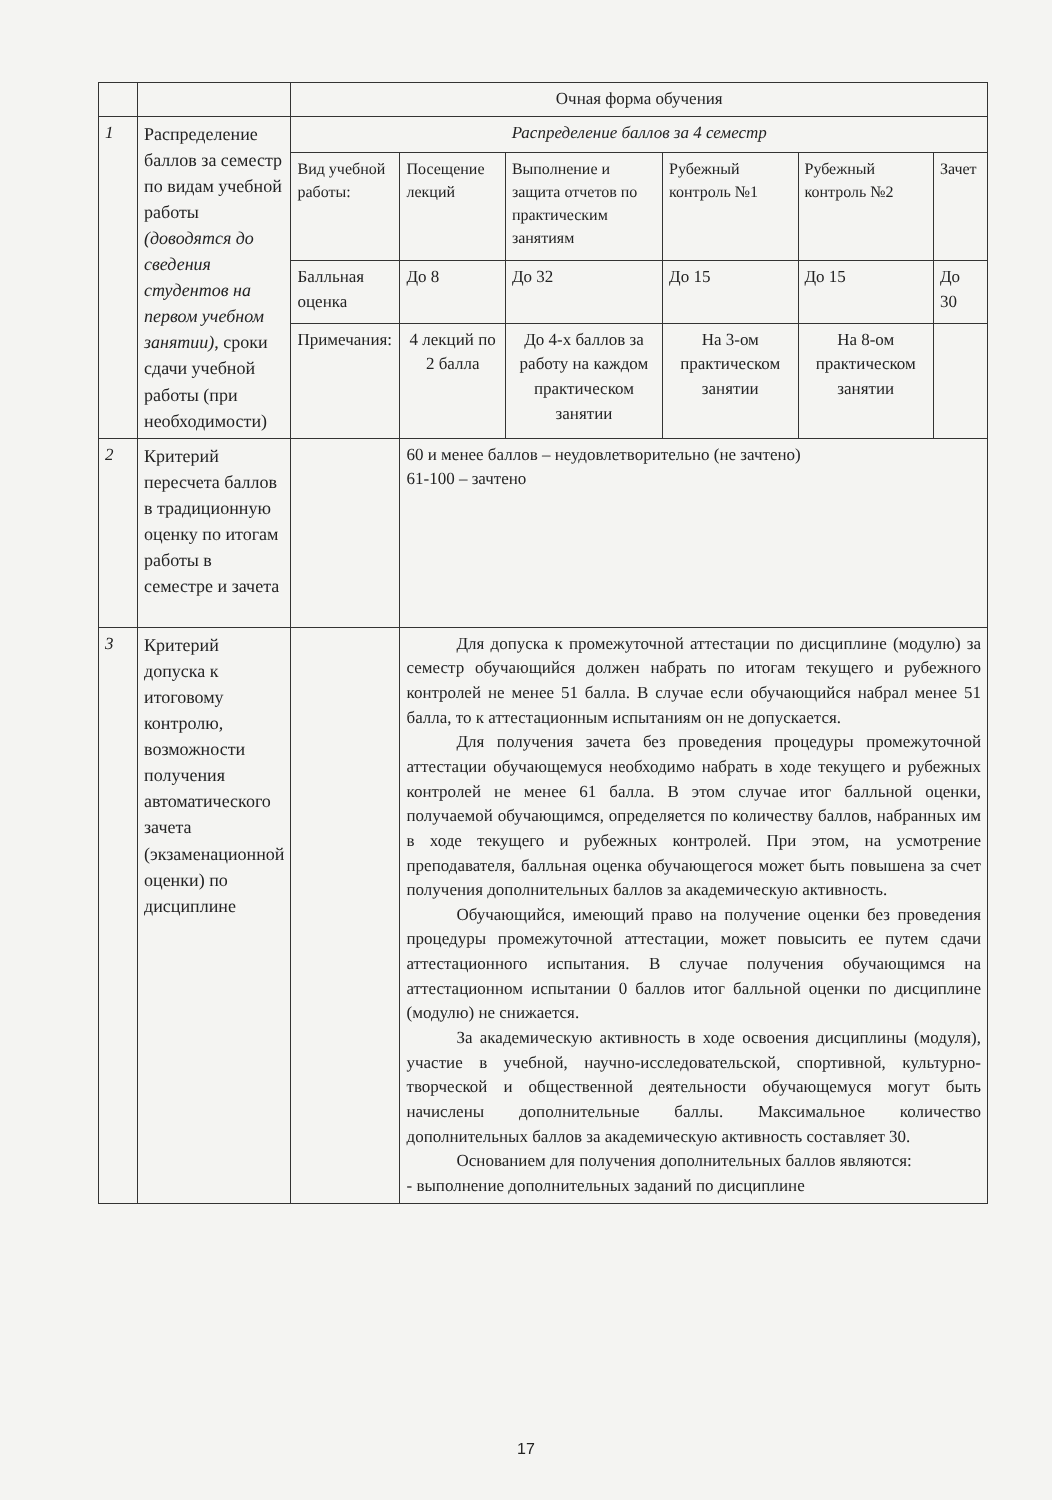| | | Очная форма обучения | | | | | |
| 1 | Распределение баллов за семестр по видам учебной работы (доводятся до сведения студентов на первом учебном занятии) , сроки сдачи учебной работы (при необходимости) | Распределение баллов за 4 семестр | | | | | |
| | | Вид учебной работы: | Посещение лекций | Выполнение и защита отчетов по практическим занятиям | Рубежный контроль №1 | Рубежный контроль №2 | Зачет |
| | | Балльная оценка | До 8 | До 32 | До 15 | До 15 | До 30 |
| | | Примечания: | 4 лекций по 2 балла | До 4-х баллов за работу на каждом практическом занятии | На 3-ом практическом занятии | На 8-ом практическом занятии | |
| 2 | Критерий пересчета баллов в традиционную оценку по итогам работы в семестре и зачета | | 60 и менее баллов – неудовлетворительно (не зачтено) 61-100 – зачтено | | | | |
| 3 | Критерий допуска к итоговому контролю, возможности получения автоматического зачета (экзаменационной оценки) по дисциплине | | Для допуска к промежуточной аттестации по дисциплине (модулю) за семестр обучающийся должен набрать по итогам текущего и рубежного контролей не менее 51 балла. В случае если обучающийся набрал менее 51 балла, то к аттестационным испытаниям он не допускается. Для получения зачета без проведения процедуры промежуточной аттестации обучающемуся необходимо набрать в ходе текущего и рубежных контролей не менее 61 балла. В этом случае итог балльной оценки, получаемой обучающимся, определяется по количеству баллов, набранных им в ходе текущего и рубежных контролей. При этом, на усмотрение преподавателя, балльная оценка обучающегося может быть повышена за счет получения дополнительных баллов за академическую активность. Обучающийся, имеющий право на получение оценки без проведения процедуры промежуточной аттестации, может повысить ее путем сдачи аттестационного испытания. В случае получения обучающимся на аттестационном испытании 0 баллов итог балльной оценки по дисциплине (модулю) не снижается. За академическую активность в ходе освоения дисциплины (модуля), участие в учебной, научно-исследовательской, спортивной, культурно-творческой и общественной деятельности обучающемуся могут быть начислены дополнительные баллы. Максимальное количество дополнительных баллов за академическую активность составляет 30. Основанием для получения дополнительных баллов являются: - выполнение дополнительных заданий по дисциплине | | | | |
17